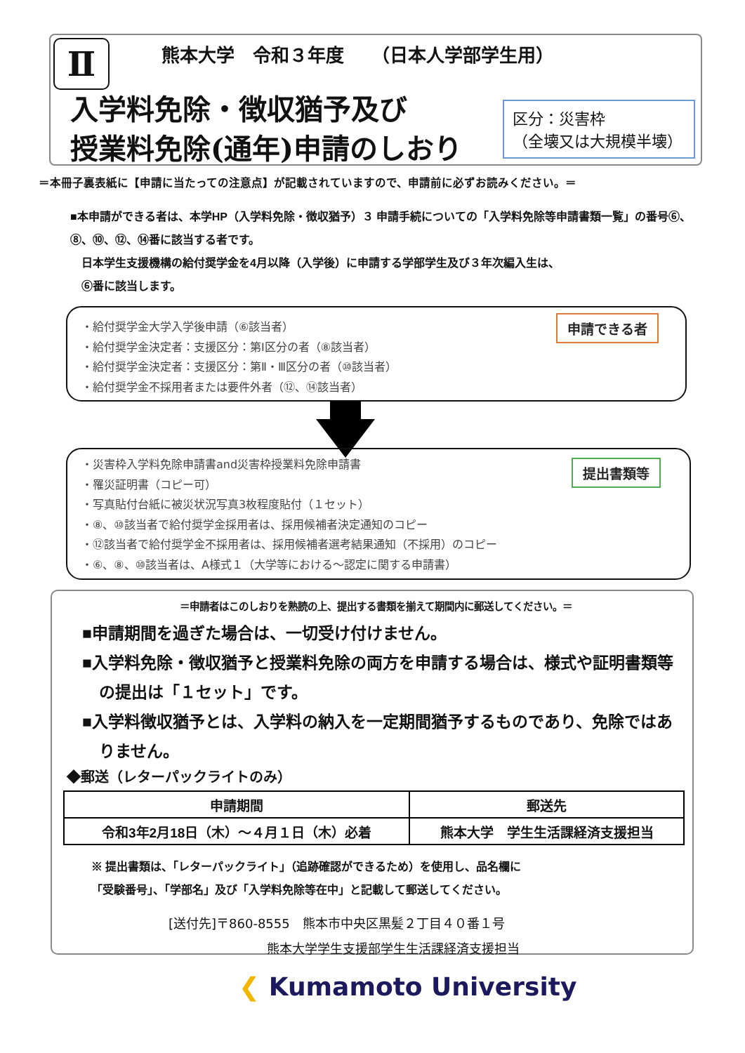Ⅱ
熊本大学　令和３年度　　（日本人学部学生用）
入学料免除・徴収猶予及び
授業料免除(通年)申請のしおり
区分：災害枠
（全壊又は大規模半壊）
＝本冊子裏表紙に【申請に当たっての注意点】が記載されていますので、申請前に必ずお読みください。＝
■本申請ができる者は、本学HP（入学料免除・徴収猶予）３ 申請手続についての「入学料免除等申請書類一覧」の番号⑥、⑧、⑩、⑫、⑭番に該当する者です。
　日本学生支援機構の給付奨学金を4月以降（入学後）に申請する学部学生及び３年次編入生は、
　⑥番に該当します。
・給付奨学金大学入学後申請（⑥該当者）
・給付奨学金決定者：支援区分：第Ⅰ区分の者（⑧該当者）
・給付奨学金決定者：支援区分：第Ⅱ・Ⅲ区分の者（⑩該当者）
・給付奨学金不採用者または要件外者（⑫、⑭該当者）
申請できる者
・災害枠入学料免除申請書and災害枠授業料免除申請書
・罹災証明書（コピー可）
・写真貼付台紙に被災状況写真3枚程度貼付（１セット）
・⑧、⑩該当者で給付奨学金採用者は、採用候補者決定通知のコピー
・⑫該当者で給付奨学金不採用者は、採用候補者選考結果通知（不採用）のコピー
・⑥、⑧、⑩該当者は、A様式１（大学等における～認定に関する申請書）
提出書類等
＝申請者はこのしおりを熟読の上、提出する書類を揃えて期間内に郵送してください。＝
■申請期間を過ぎた場合は、一切受け付けません。
■入学料免除・徴収猶予と授業料免除の両方を申請する場合は、様式や証明書類等の提出は「１セット」です。
■入学料徴収猶予とは、入学料の納入を一定期間猶予するものであり、免除ではありません。
◆郵送（レターパックライトのみ）
| 申請期間 | 郵送先 |
| --- | --- |
| 令和3年2月18日（木）～４月１日（木）必着 | 熊本大学 学生生活課経済支援担当 |
※ 提出書類は、「レターパックライト」（追跡確認ができるため）を使用し、品名欄に
「受験番号」、「学部名」及び「入学料免除等在中」と記載して郵送してください。
[送付先]〒860-8555　熊本市中央区黒髪２丁目４０番１号
熊本大学学生支援部学生生活課経済支援担当
❮ Kumamoto University